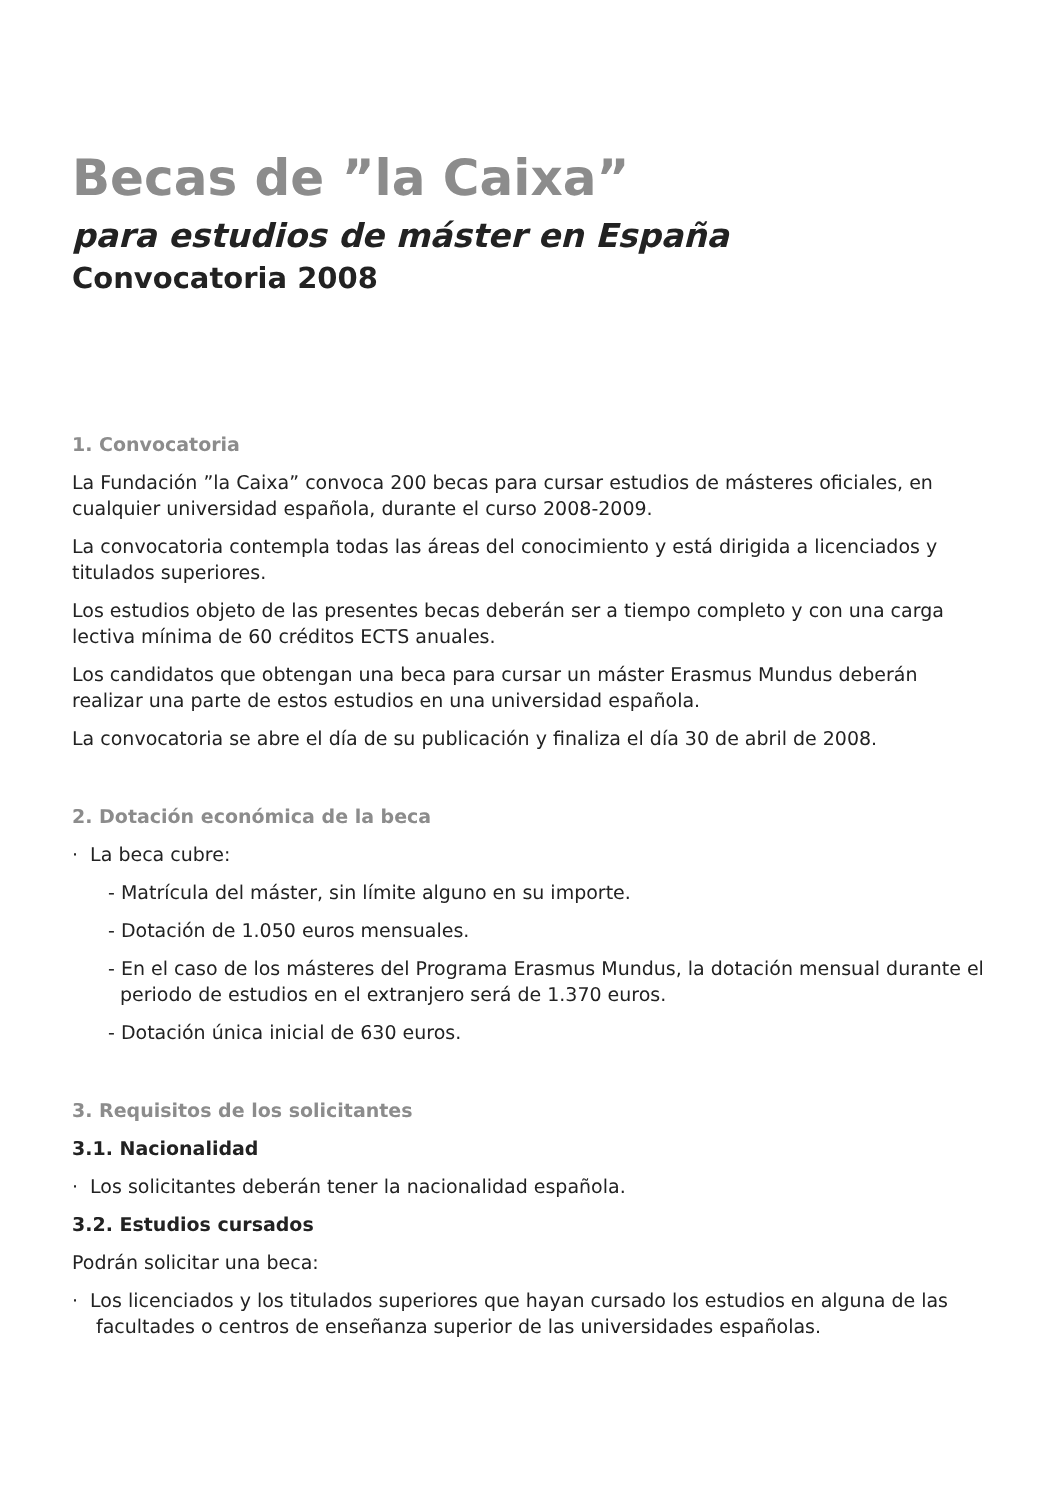Becas de ”la Caixa”
para estudios de máster en España
Convocatoria 2008
1. Convocatoria
La Fundación ”la Caixa” convoca 200 becas para cursar estudios de másteres oficiales, en cualquier universidad española, durante el curso 2008-2009.
La convocatoria contempla todas las áreas del conocimiento y está dirigida a licenciados y titulados superiores.
Los estudios objeto de las presentes becas deberán ser a tiempo completo y con una carga lectiva mínima de 60 créditos ECTS anuales.
Los candidatos que obtengan una beca para cursar un máster Erasmus Mundus deberán realizar una parte de estos estudios en una universidad española.
La convocatoria se abre el día de su publicación y finaliza el día 30 de abril de 2008.
2. Dotación económica de la beca
· La beca cubre:
- Matrícula del máster, sin límite alguno en su importe.
- Dotación de 1.050 euros mensuales.
- En el caso de los másteres del Programa Erasmus Mundus, la dotación mensual durante el periodo de estudios en el extranjero será de 1.370 euros.
- Dotación única inicial de 630 euros.
3. Requisitos de los solicitantes
3.1. Nacionalidad
· Los solicitantes deberán tener la nacionalidad española.
3.2. Estudios cursados
Podrán solicitar una beca:
· Los licenciados y los titulados superiores que hayan cursado los estudios en alguna de las facultades o centros de enseñanza superior de las universidades españolas.